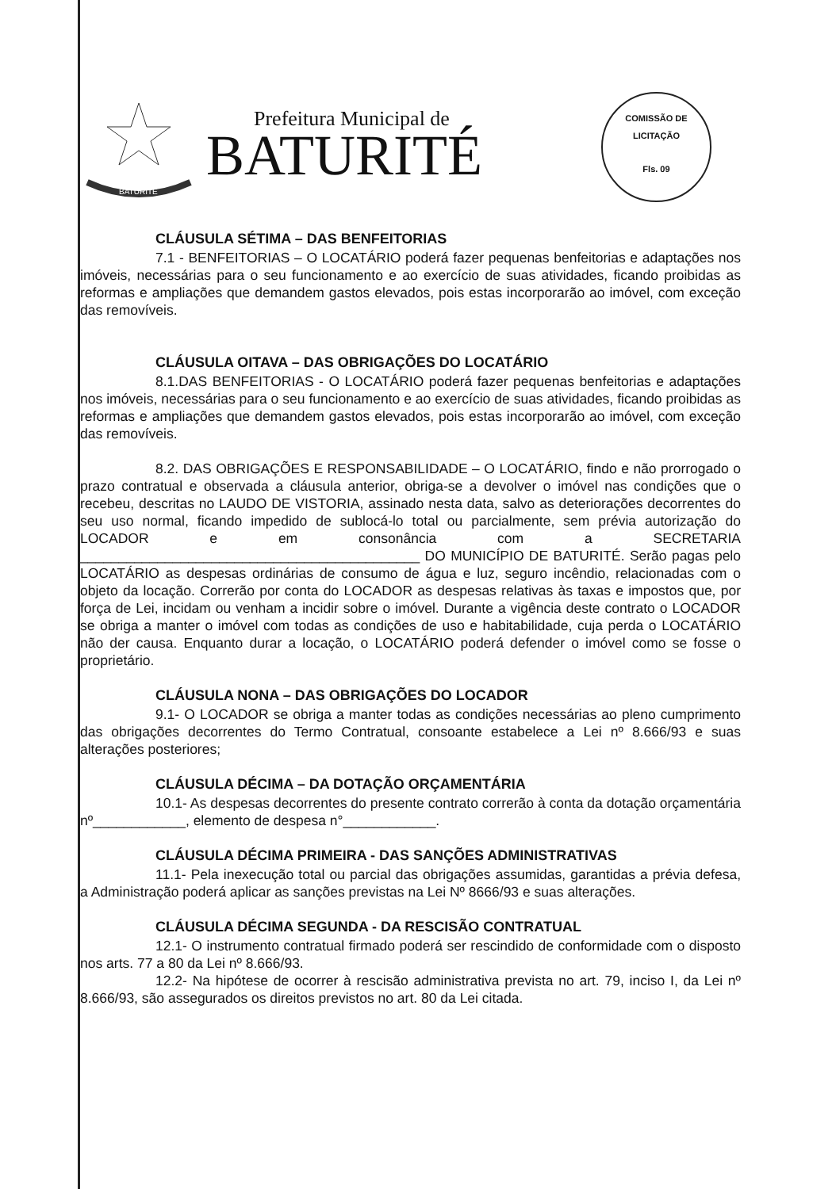BATURITÉ
Prefeitura Municipal de
BATURITÉ
COMISSÃO DE LICITAÇÃO
Fls. 09
CLÁUSULA SÉTIMA – DAS BENFEITORIAS
7.1 - BENFEITORIAS – O LOCATÁRIO poderá fazer pequenas benfeitorias e adaptações nos imóveis, necessárias para o seu funcionamento e ao exercício de suas atividades, ficando proibidas as reformas e ampliações que demandem gastos elevados, pois estas incorporarão ao imóvel, com exceção das removíveis.
CLÁUSULA OITAVA – DAS OBRIGAÇÕES DO LOCATÁRIO
8.1.DAS BENFEITORIAS - O LOCATÁRIO poderá fazer pequenas benfeitorias e adaptações nos imóveis, necessárias para o seu funcionamento e ao exercício de suas atividades, ficando proibidas as reformas e ampliações que demandem gastos elevados, pois estas incorporarão ao imóvel, com exceção das removíveis.
8.2. DAS OBRIGAÇÕES E RESPONSABILIDADE – O LOCATÁRIO, findo e não prorrogado o prazo contratual e observada a cláusula anterior, obriga-se a devolver o imóvel nas condições que o recebeu, descritas no LAUDO DE VISTORIA, assinado nesta data, salvo as deteriorações decorrentes do seu uso normal, ficando impedido de sublocá-lo total ou parcialmente, sem prévia autorização do LOCADOR e em consonância com a SECRETARIA ____________________________________________ DO MUNICÍPIO DE BATURITÉ. Serão pagas pelo LOCATÁRIO as despesas ordinárias de consumo de água e luz, seguro incêndio, relacionadas com o objeto da locação. Correrão por conta do LOCADOR as despesas relativas às taxas e impostos que, por força de Lei, incidam ou venham a incidir sobre o imóvel. Durante a vigência deste contrato o LOCADOR se obriga a manter o imóvel com todas as condições de uso e habitabilidade, cuja perda o LOCATÁRIO não der causa. Enquanto durar a locação, o LOCATÁRIO poderá defender o imóvel como se fosse o proprietário.
CLÁUSULA NONA – DAS OBRIGAÇÕES DO LOCADOR
9.1- O LOCADOR se obriga a manter todas as condições necessárias ao pleno cumprimento das obrigações decorrentes do Termo Contratual, consoante estabelece a Lei nº 8.666/93 e suas alterações posteriores;
CLÁUSULA DÉCIMA – DA DOTAÇÃO ORÇAMENTÁRIA
10.1- As despesas decorrentes do presente contrato correrão à conta da dotação orçamentária nº____________, elemento de despesa n°____________.
CLÁUSULA DÉCIMA PRIMEIRA - DAS SANÇÕES ADMINISTRATIVAS
11.1- Pela inexecução total ou parcial das obrigações assumidas, garantidas a prévia defesa, a Administração poderá aplicar as sanções previstas na Lei Nº 8666/93 e suas alterações.
CLÁUSULA DÉCIMA SEGUNDA - DA RESCISÃO CONTRATUAL
12.1- O instrumento contratual firmado poderá ser rescindido de conformidade com o disposto nos arts. 77 a 80 da Lei nº 8.666/93.
12.2- Na hipótese de ocorrer à rescisão administrativa prevista no art. 79, inciso I, da Lei nº 8.666/93, são assegurados os direitos previstos no art. 80 da Lei citada.